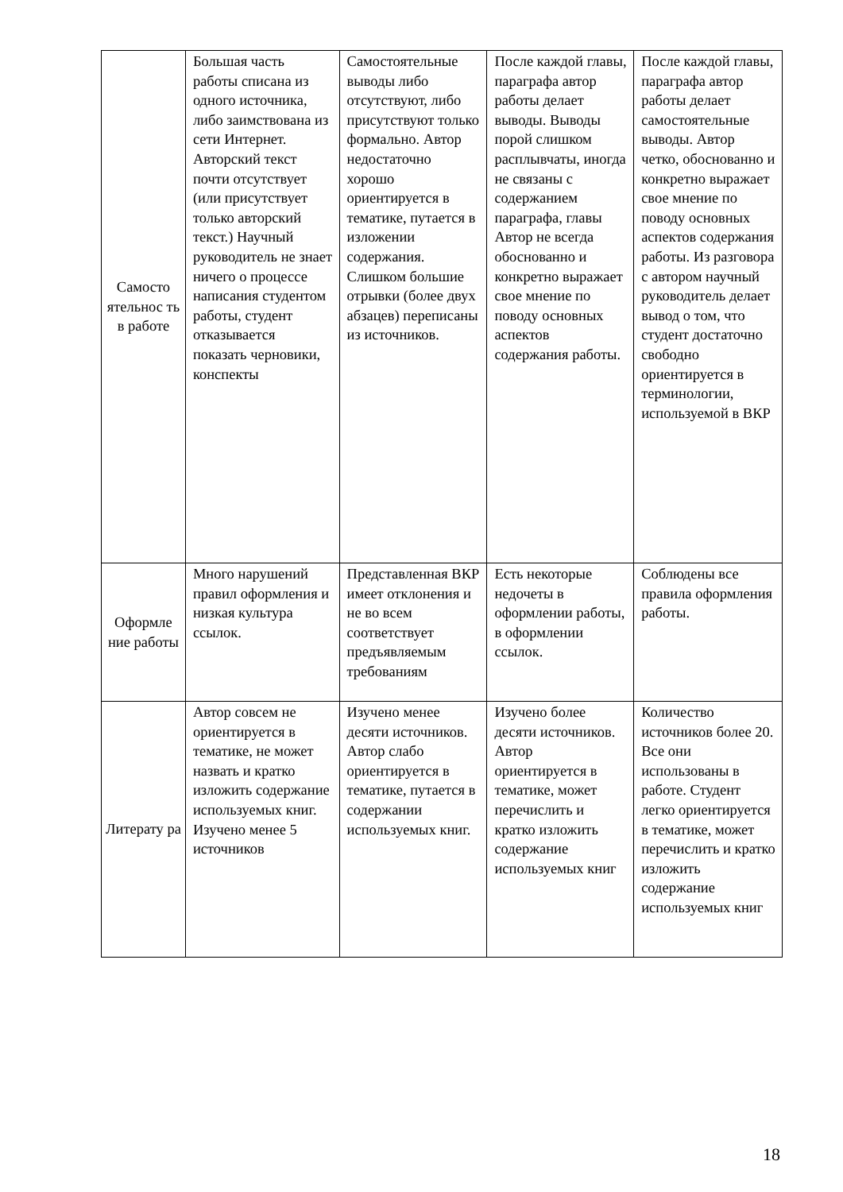| Самосто ятельнос ть в работе | Большая часть работы списана из одного источника, либо заимствована из сети Интернет. Авторский текст почти отсутствует (или присутствует только авторский текст.) Научный руководитель не знает ничего о процессе написания студентом работы, студент отказывается показать черновики, конспекты | Самостоятельные выводы либо отсутствуют, либо присутствуют только формально. Автор недостаточно хорошо ориентируется в тематике, путается в изложении содержания. Слишком большие отрывки (более двух абзацев) переписаны из источников. | После каждой главы, параграфа автор работы делает выводы. Выводы порой слишком расплывчаты, иногда не связаны с содержанием параграфа, главы Автор не всегда обоснованно и конкретно выражает свое мнение по поводу основных аспектов содержания работы. | После каждой главы, параграфа автор работы делает самостоятельные выводы. Автор четко, обоснованно и конкретно выражает свое мнение по поводу основных аспектов содержания работы. Из разговора с автором научный руководитель делает вывод о том, что студент достаточно свободно ориентируется в терминологии, используемой в ВКР |
| Оформле ние работы | Много нарушений правил оформления и низкая культура ссылок. | Представленная ВКР имеет отклонения и не во всем соответствует предъявляемым требованиям | Есть некоторые недочеты в оформлении работы, в оформлении ссылок. | Соблюдены все правила оформления работы. |
| Литерату ра | Автор совсем не ориентируется в тематике, не может назвать и кратко изложить содержание используемых книг. Изучено менее 5 источников | Изучено менее десяти источников. Автор слабо ориентируется в тематике, путается в содержании используемых книг. | Изучено более десяти источников. Автор ориентируется в тематике, может перечислить и кратко изложить содержание используемых книг | Количество источников более 20. Все они использованы в работе. Студент легко ориентируется в тематике, может перечислить и кратко изложить содержание используемых книг |
18